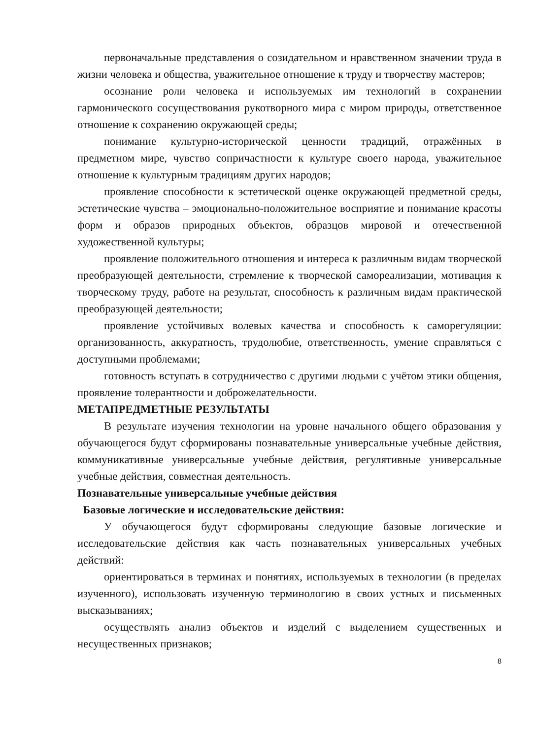первоначальные представления о созидательном и нравственном значении труда в жизни человека и общества, уважительное отношение к труду и творчеству мастеров;
осознание роли человека и используемых им технологий в сохранении гармонического сосуществования рукотворного мира с миром природы, ответственное отношение к сохранению окружающей среды;
понимание культурно-исторической ценности традиций, отражённых в предметном мире, чувство сопричастности к культуре своего народа, уважительное отношение к культурным традициям других народов;
проявление способности к эстетической оценке окружающей предметной среды, эстетические чувства – эмоционально-положительное восприятие и понимание красоты форм и образов природных объектов, образцов мировой и отечественной художественной культуры;
проявление положительного отношения и интереса к различным видам творческой преобразующей деятельности, стремление к творческой самореализации, мотивация к творческому труду, работе на результат, способность к различным видам практической преобразующей деятельности;
проявление устойчивых волевых качества и способность к саморегуляции: организованность, аккуратность, трудолюбие, ответственность, умение справляться с доступными проблемами;
готовность вступать в сотрудничество с другими людьми с учётом этики общения, проявление толерантности и доброжелательности.
МЕТАПРЕДМЕТНЫЕ РЕЗУЛЬТАТЫ
В результате изучения технологии на уровне начального общего образования у обучающегося будут сформированы познавательные универсальные учебные действия, коммуникативные универсальные учебные действия, регулятивные универсальные учебные действия, совместная деятельность.
Познавательные универсальные учебные действия
Базовые логические и исследовательские действия:
У обучающегося будут сформированы следующие базовые логические и исследовательские действия как часть познавательных универсальных учебных действий:
ориентироваться в терминах и понятиях, используемых в технологии (в пределах изученного), использовать изученную терминологию в своих устных и письменных высказываниях;
осуществлять анализ объектов и изделий с выделением существенных и несущественных признаков;
8